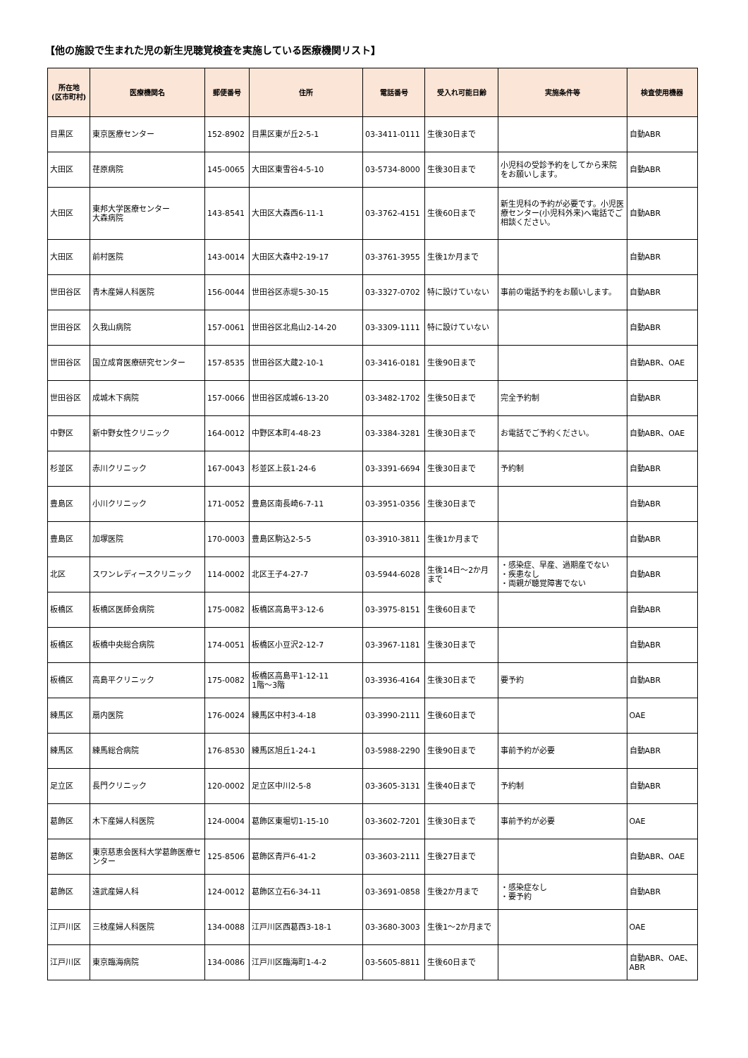【他の施設で生まれた児の新生児聴覚検査を実施している医療機関リスト】
| 所在地 (区市町村) | 医療機関名 | 郵便番号 | 住所 | 電話番号 | 受入れ可能日齢 | 実施条件等 | 検査使用機器 |
| --- | --- | --- | --- | --- | --- | --- | --- |
| 目黒区 | 東京医療センター | 152-8902 | 目黒区東が丘2-5-1 | 03-3411-0111 | 生後30日まで | | 自動ABR |
| 大田区 | 荏原病院 | 145-0065 | 大田区東雪谷4-5-10 | 03-5734-8000 | 生後30日まで | 小児科の受診予約をしてから来院をお願いします。 | 自動ABR |
| 大田区 | 東邦大学医療センター 大森病院 | 143-8541 | 大田区大森西6-11-1 | 03-3762-4151 | 生後60日まで | 新生児科の予約が必要です。小児医療センター(小児科外来)へ電話でご相談ください。 | 自動ABR |
| 大田区 | 前村医院 | 143-0014 | 大田区大森中2-19-17 | 03-3761-3955 | 生後1か月まで | | 自動ABR |
| 世田谷区 | 青木産婦人科医院 | 156-0044 | 世田谷区赤堤5-30-15 | 03-3327-0702 | 特に設けていない | 事前の電話予約をお願いします。 | 自動ABR |
| 世田谷区 | 久我山病院 | 157-0061 | 世田谷区北烏山2-14-20 | 03-3309-1111 | 特に設けていない | | 自動ABR |
| 世田谷区 | 国立成育医療研究センター | 157-8535 | 世田谷区大蔵2-10-1 | 03-3416-0181 | 生後90日まで | | 自動ABR、OAE |
| 世田谷区 | 成城木下病院 | 157-0066 | 世田谷区成城6-13-20 | 03-3482-1702 | 生後50日まで | 完全予約制 | 自動ABR |
| 中野区 | 新中野女性クリニック | 164-0012 | 中野区本町4-48-23 | 03-3384-3281 | 生後30日まで | お電話でご予約ください。 | 自動ABR、OAE |
| 杉並区 | 赤川クリニック | 167-0043 | 杉並区上荻1-24-6 | 03-3391-6694 | 生後30日まで | 予約制 | 自動ABR |
| 豊島区 | 小川クリニック | 171-0052 | 豊島区南長崎6-7-11 | 03-3951-0356 | 生後30日まで | | 自動ABR |
| 豊島区 | 加塚医院 | 170-0003 | 豊島区駒込2-5-5 | 03-3910-3811 | 生後1か月まで | | 自動ABR |
| 北区 | スワンレディースクリニック | 114-0002 | 北区王子4-27-7 | 03-5944-6028 | 生後14日～2か月まで | ・感染症、早産、過期産でない ・疾患なし ・両親が聴覚障害でない | 自動ABR |
| 板橋区 | 板橋区医師会病院 | 175-0082 | 板橋区高島平3-12-6 | 03-3975-8151 | 生後60日まで | | 自動ABR |
| 板橋区 | 板橋中央総合病院 | 174-0051 | 板橋区小豆沢2-12-7 | 03-3967-1181 | 生後30日まで | | 自動ABR |
| 板橋区 | 高島平クリニック | 175-0082 | 板橋区高島平1-12-11 1階～3階 | 03-3936-4164 | 生後30日まで | 要予約 | 自動ABR |
| 練馬区 | 扇内医院 | 176-0024 | 練馬区中村3-4-18 | 03-3990-2111 | 生後60日まで | | OAE |
| 練馬区 | 練馬総合病院 | 176-8530 | 練馬区旭丘1-24-1 | 03-5988-2290 | 生後90日まで | 事前予約が必要 | 自動ABR |
| 足立区 | 長門クリニック | 120-0002 | 足立区中川2-5-8 | 03-3605-3131 | 生後40日まで | 予約制 | 自動ABR |
| 葛飾区 | 木下産婦人科医院 | 124-0004 | 葛飾区東堀切1-15-10 | 03-3602-7201 | 生後30日まで | 事前予約が必要 | OAE |
| 葛飾区 | 東京慈恵会医科大学葛飾医療センター | 125-8506 | 葛飾区青戸6-41-2 | 03-3603-2111 | 生後27日まで | | 自動ABR、OAE |
| 葛飾区 | 遠武産婦人科 | 124-0012 | 葛飾区立石6-34-11 | 03-3691-0858 | 生後2か月まで | ・感染症なし ・要予約 | 自動ABR |
| 江戸川区 | 三枝産婦人科医院 | 134-0088 | 江戸川区西葛西3-18-1 | 03-3680-3003 | 生後1～2か月まで | | OAE |
| 江戸川区 | 東京臨海病院 | 134-0086 | 江戸川区臨海町1-4-2 | 03-5605-8811 | 生後60日まで | | 自動ABR、OAE、ABR |